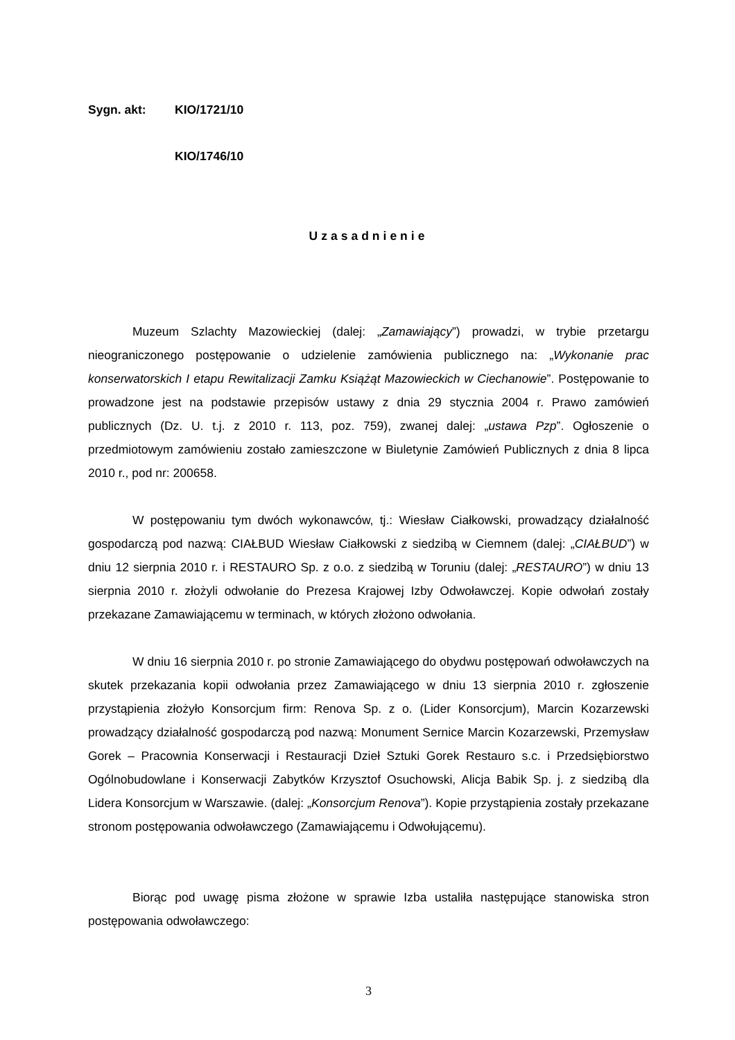Sygn. akt: KIO/1721/10
KIO/1746/10
Uzasadnienie
Muzeum Szlachty Mazowieckiej (dalej: „Zamawiający”) prowadzi, w trybie przetargu nieograniczonego postępowanie o udzielenie zamówienia publicznego na: „Wykonanie prac konserwatorskich I etapu Rewitalizacji Zamku Książąt Mazowieckich w Ciechanowie”. Postępowanie to prowadzone jest na podstawie przepisów ustawy z dnia 29 stycznia 2004 r. Prawo zamówień publicznych (Dz. U. t.j. z 2010 r. 113, poz. 759), zwanej dalej: „ustawa Pzp”. Ogłoszenie o przedmiotowym zamówieniu zostało zamieszczone w Biuletynie Zamówień Publicznych z dnia 8 lipca 2010 r., pod nr: 200658.
W postępowaniu tym dwóch wykonawców, tj.: Wiesław Ciałkowski, prowadzący działalność gospodarczą pod nazwą: CIAŁBUD Wiesław Ciałkowski z siedzibą w Ciemnem (dalej: „CIAŁBUD”) w dniu 12 sierpnia 2010 r. i RESTAURO Sp. z o.o. z siedzibą w Toruniu (dalej: „RESTAURO”) w dniu 13 sierpnia 2010 r. złożyli odwołanie do Prezesa Krajowej Izby Odwoławczej. Kopie odwołań zostały przekazane Zamawiającemu w terminach, w których złożono odwołania.
W dniu 16 sierpnia 2010 r. po stronie Zamawiającego do obydwu postępowań odwoławczych na skutek przekazania kopii odwołania przez Zamawiającego w dniu 13 sierpnia 2010 r. zgłoszenie przystąpienia złożyło Konsorcjum firm: Renova Sp. z o. (Lider Konsorcjum), Marcin Kozarzewski prowadzący działalność gospodarczą pod nazwą: Monument Sernice Marcin Kozarzewski, Przemysław Gorek – Pracownia Konserwacji i Restauracji Dzieł Sztuki Gorek Restauro s.c. i Przedsiębiorstwo Ogólnobudowlane i Konserwacji Zabytków Krzysztof Osuchowski, Alicja Babik Sp. j. z siedzibą dla Lidera Konsorcjum w Warszawie. (dalej: „Konsorcjum Renova”). Kopie przystąpienia zostały przekazane stronom postępowania odwoławczego (Zamawiającemu i Odwołującemu).
Biorąc pod uwagę pisma złożone w sprawie Izba ustaliła następujące stanowiska stron postępowania odwoławczego:
3